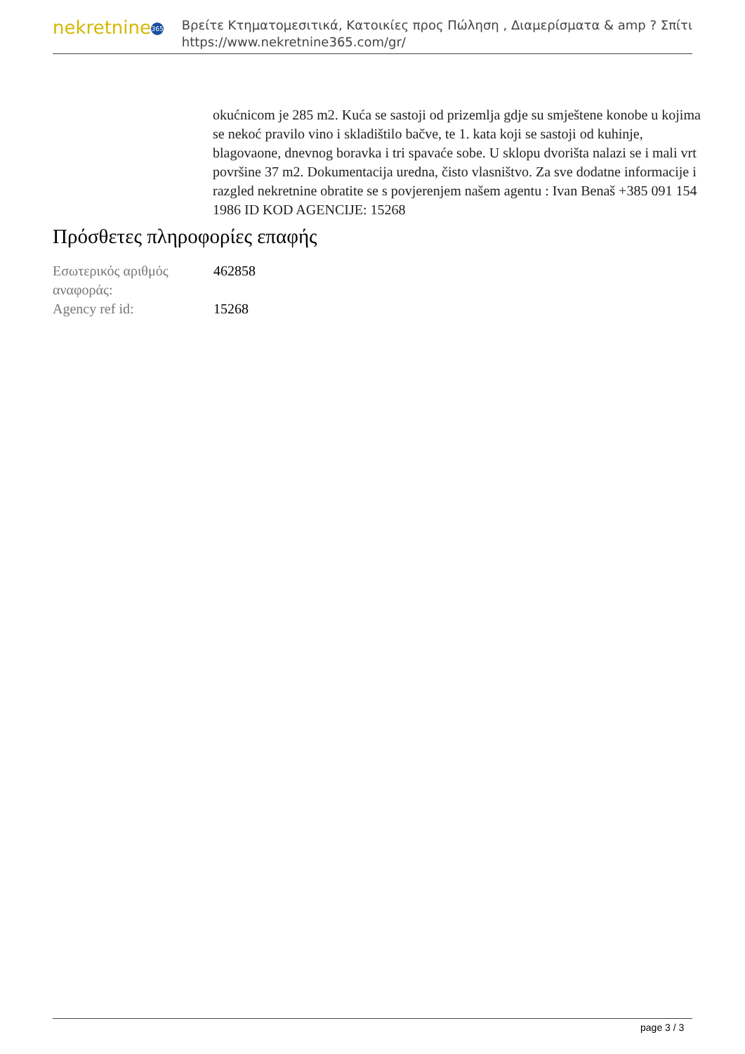nekretnine 365
Βρείτε Κτηματομεσιτικά, Κατοικίες προς Πώληση , Διαμερίσματα & amp ? Σπίτι
https://www.nekretnine365.com/gr/
okućnicom je 285 m2. Kuća se sastoji od prizemlja gdje su smještene konobe u kojima se nekoć pravilo vino i skladištilo bačve, te 1. kata koji se sastoji od kuhinje, blagovaone, dnevnog boravka i tri spavaće sobe. U sklopu dvorišta nalazi se i mali vrt površine 37 m2. Dokumentacija uredna, čisto vlasništvo. Za sve dodatne informacije i razgled nekretnine obratite se s povjerenjem našem agentu : Ivan Benaš +385 091 154 1986 ID KOD AGENCIJE: 15268
Πρόσθετες πληροφορίες επαφής
| Εσωτερικός αριθμός αναφοράς: | 462858 |
| Agency ref id: | 15268 |
page 3 / 3